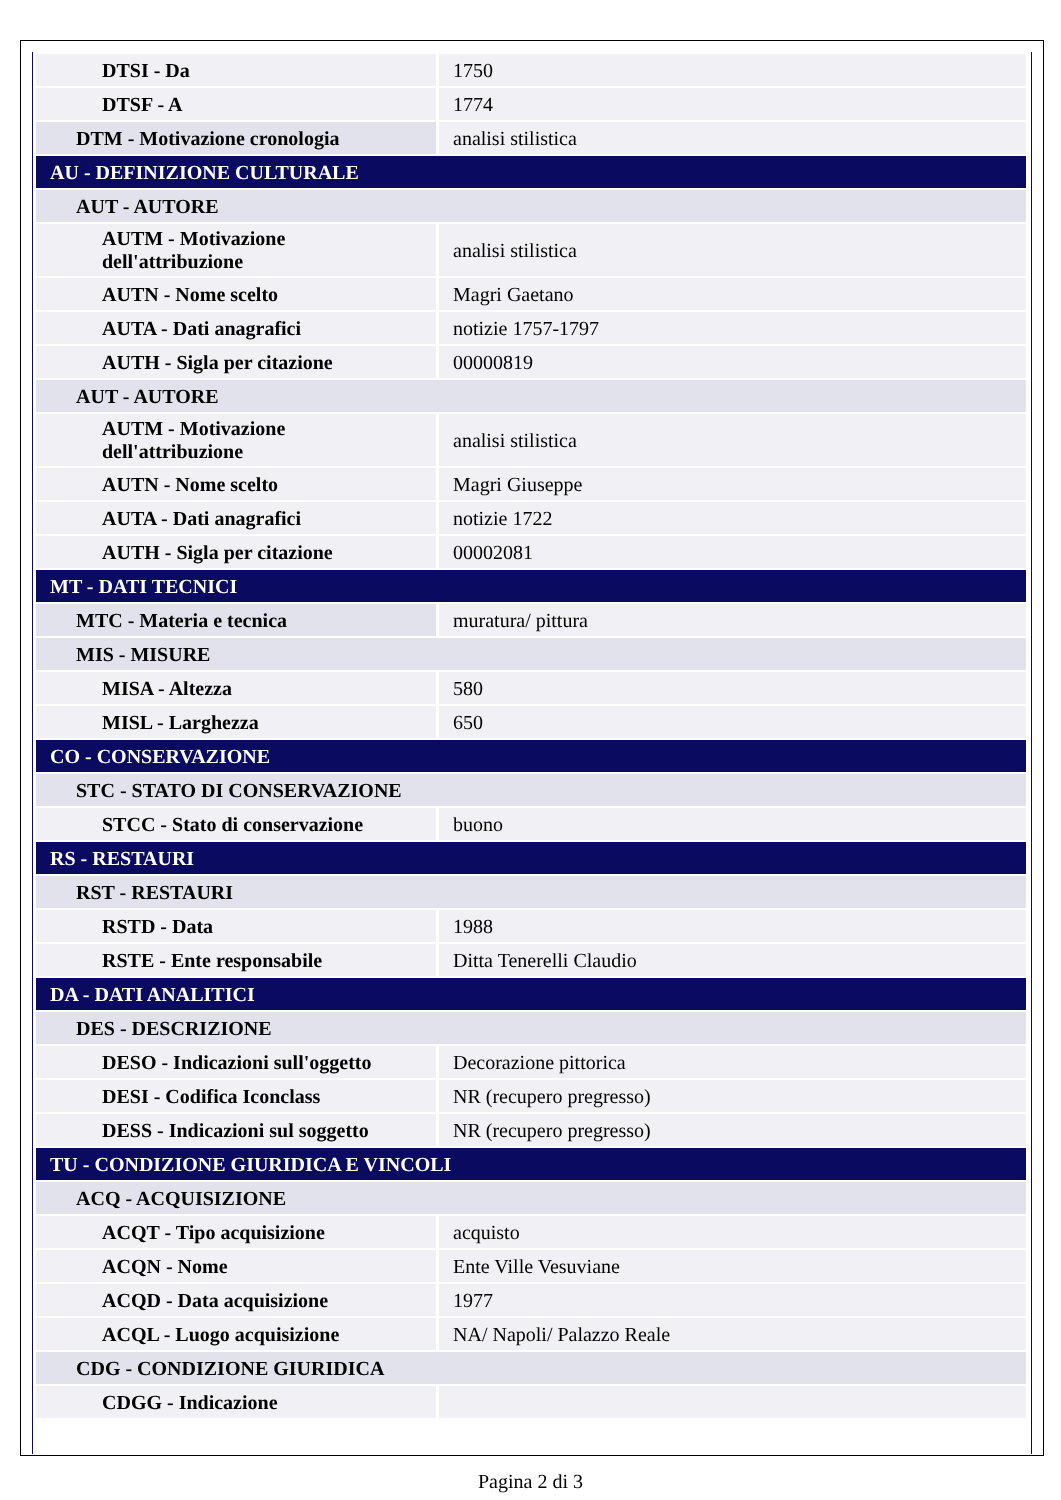| DTSI - Da | 1750 |
| DTSF - A | 1774 |
| DTM - Motivazione cronologia | analisi stilistica |
| AU - DEFINIZIONE CULTURALE | |
| AUT - AUTORE | |
| AUTM - Motivazione dell'attribuzione | analisi stilistica |
| AUTN - Nome scelto | Magri Gaetano |
| AUTA - Dati anagrafici | notizie 1757-1797 |
| AUTH - Sigla per citazione | 00000819 |
| AUT - AUTORE | |
| AUTM - Motivazione dell'attribuzione | analisi stilistica |
| AUTN - Nome scelto | Magri Giuseppe |
| AUTA - Dati anagrafici | notizie 1722 |
| AUTH - Sigla per citazione | 00002081 |
| MT - DATI TECNICI | |
| MTC - Materia e tecnica | muratura/ pittura |
| MIS - MISURE | |
| MISA - Altezza | 580 |
| MISL - Larghezza | 650 |
| CO - CONSERVAZIONE | |
| STC - STATO DI CONSERVAZIONE | |
| STCC - Stato di conservazione | buono |
| RS - RESTAURI | |
| RST - RESTAURI | |
| RSTD - Data | 1988 |
| RSTE - Ente responsabile | Ditta Tenerelli Claudio |
| DA - DATI ANALITICI | |
| DES - DESCRIZIONE | |
| DESO - Indicazioni sull'oggetto | Decorazione pittorica |
| DESI - Codifica Iconclass | NR (recupero pregresso) |
| DESS - Indicazioni sul soggetto | NR (recupero pregresso) |
| TU - CONDIZIONE GIURIDICA E VINCOLI | |
| ACQ - ACQUISIZIONE | |
| ACQT - Tipo acquisizione | acquisto |
| ACQN - Nome | Ente Ville Vesuviane |
| ACQD - Data acquisizione | 1977 |
| ACQL - Luogo acquisizione | NA/ Napoli/ Palazzo Reale |
| CDG - CONDIZIONE GIURIDICA | |
| CDGG - Indicazione | |
Pagina 2 di 3